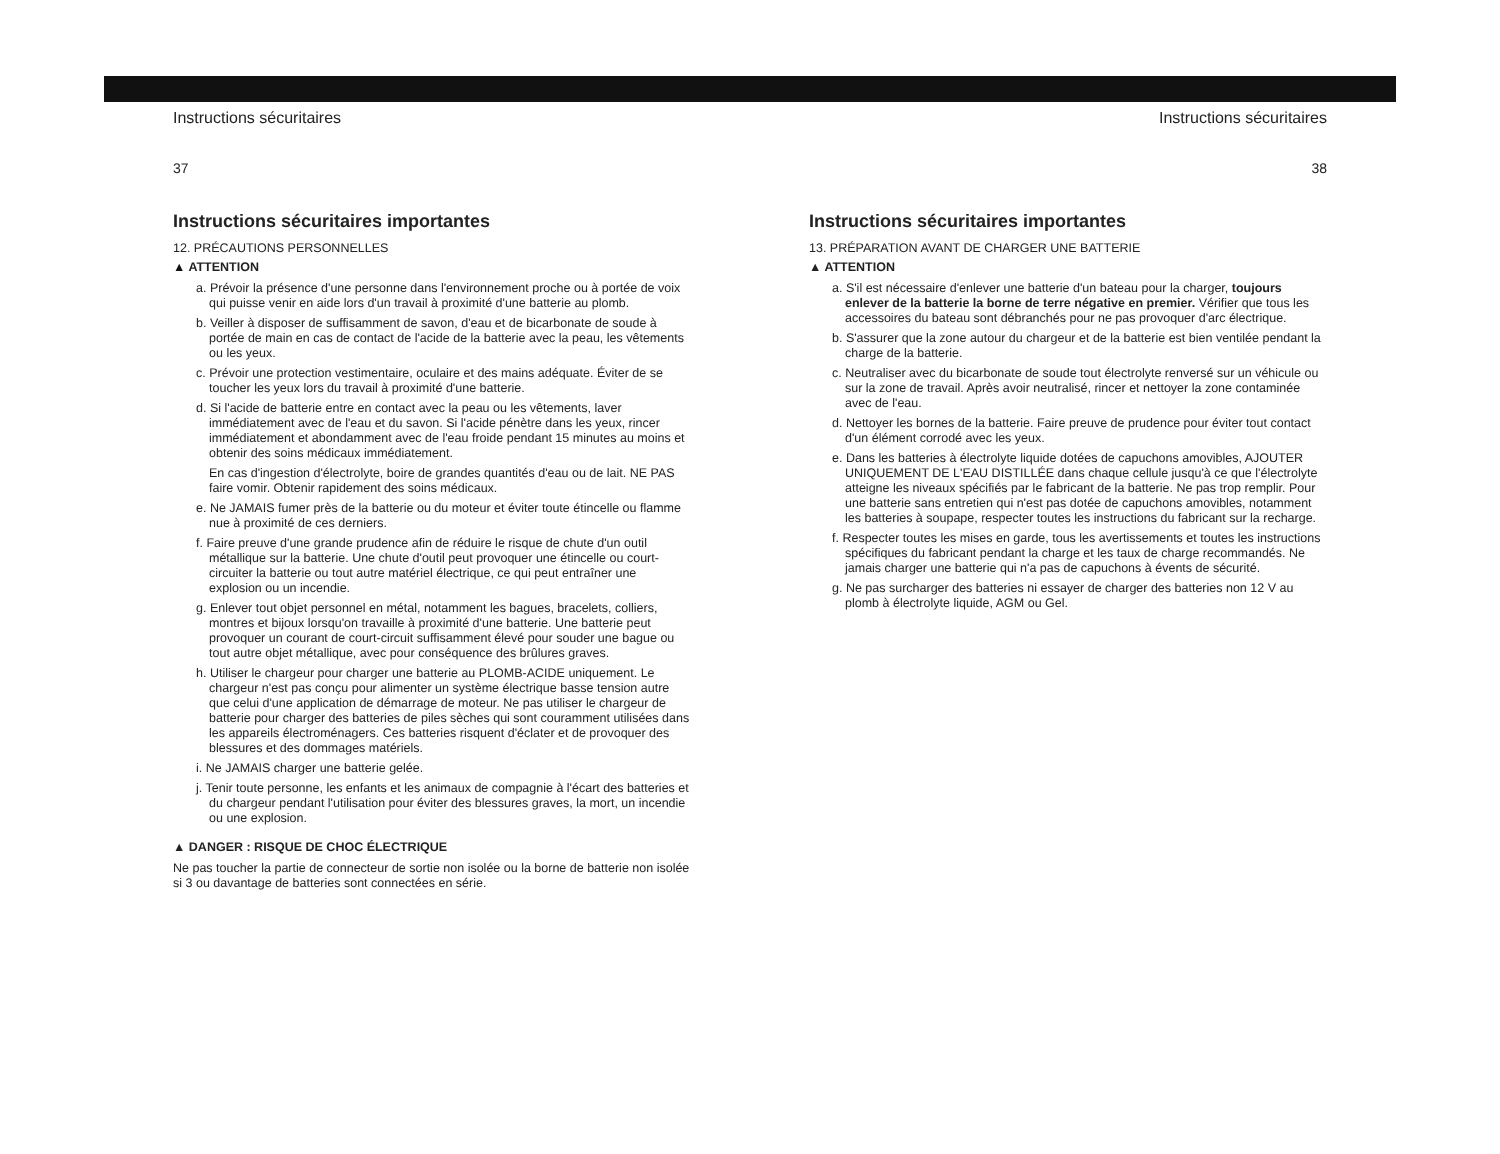Instructions sécuritaires
37
Instructions sécuritaires importantes
12. PRÉCAUTIONS PERSONNELLES
▲ ATTENTION
a. Prévoir la présence d'une personne dans l'environnement proche ou à portée de voix qui puisse venir en aide lors d'un travail à proximité d'une batterie au plomb.
b. Veiller à disposer de suffisamment de savon, d'eau et de bicarbonate de soude à portée de main en cas de contact de l'acide de la batterie avec la peau, les vêtements ou les yeux.
c. Prévoir une protection vestimentaire, oculaire et des mains adéquate. Éviter de se toucher les yeux lors du travail à proximité d'une batterie.
d. Si l'acide de batterie entre en contact avec la peau ou les vêtements, laver immédiatement avec de l'eau et du savon. Si l'acide pénètre dans les yeux, rincer immédiatement et abondamment avec de l'eau froide pendant 15 minutes au moins et obtenir des soins médicaux immédiatement.
En cas d'ingestion d'électrolyte, boire de grandes quantités d'eau ou de lait. NE PAS faire vomir. Obtenir rapidement des soins médicaux.
e. Ne JAMAIS fumer près de la batterie ou du moteur et éviter toute étincelle ou flamme nue à proximité de ces derniers.
f. Faire preuve d'une grande prudence afin de réduire le risque de chute d'un outil métallique sur la batterie. Une chute d'outil peut provoquer une étincelle ou court-circuiter la batterie ou tout autre matériel électrique, ce qui peut entraîner une explosion ou un incendie.
g. Enlever tout objet personnel en métal, notamment les bagues, bracelets, colliers, montres et bijoux lorsqu'on travaille à proximité d'une batterie. Une batterie peut provoquer un courant de court-circuit suffisamment élevé pour souder une bague ou tout autre objet métallique, avec pour conséquence des brûlures graves.
h. Utiliser le chargeur pour charger une batterie au PLOMB-ACIDE uniquement. Le chargeur n'est pas conçu pour alimenter un système électrique basse tension autre que celui d'une application de démarrage de moteur. Ne pas utiliser le chargeur de batterie pour charger des batteries de piles sèches qui sont couramment utilisées dans les appareils électroménagers. Ces batteries risquent d'éclater et de provoquer des blessures et des dommages matériels.
i. Ne JAMAIS charger une batterie gelée.
j. Tenir toute personne, les enfants et les animaux de compagnie à l'écart des batteries et du chargeur pendant l'utilisation pour éviter des blessures graves, la mort, un incendie ou une explosion.
▲ DANGER : RISQUE DE CHOC ÉLECTRIQUE
Ne pas toucher la partie de connecteur de sortie non isolée ou la borne de batterie non isolée si 3 ou davantage de batteries sont connectées en série.
Instructions sécuritaires
38
Instructions sécuritaires importantes
13. PRÉPARATION AVANT DE CHARGER UNE BATTERIE
▲ ATTENTION
a. S'il est nécessaire d'enlever une batterie d'un bateau pour la charger, toujours enlever de la batterie la borne de terre négative en premier. Vérifier que tous les accessoires du bateau sont débranchés pour ne pas provoquer d'arc électrique.
b. S'assurer que la zone autour du chargeur et de la batterie est bien ventilée pendant la charge de la batterie.
c. Neutraliser avec du bicarbonate de soude tout électrolyte renversé sur un véhicule ou sur la zone de travail. Après avoir neutralisé, rincer et nettoyer la zone contaminée avec de l'eau.
d. Nettoyer les bornes de la batterie. Faire preuve de prudence pour éviter tout contact d'un élément corrodé avec les yeux.
e. Dans les batteries à électrolyte liquide dotées de capuchons amovibles, AJOUTER UNIQUEMENT DE L'EAU DISTILLÉE dans chaque cellule jusqu'à ce que l'électrolyte atteigne les niveaux spécifiés par le fabricant de la batterie. Ne pas trop remplir. Pour une batterie sans entretien qui n'est pas dotée de capuchons amovibles, notamment les batteries à soupape, respecter toutes les instructions du fabricant sur la recharge.
f. Respecter toutes les mises en garde, tous les avertissements et toutes les instructions spécifiques du fabricant pendant la charge et les taux de charge recommandés. Ne jamais charger une batterie qui n'a pas de capuchons à évents de sécurité.
g. Ne pas surcharger des batteries ni essayer de charger des batteries non 12 V au plomb à électrolyte liquide, AGM ou Gel.